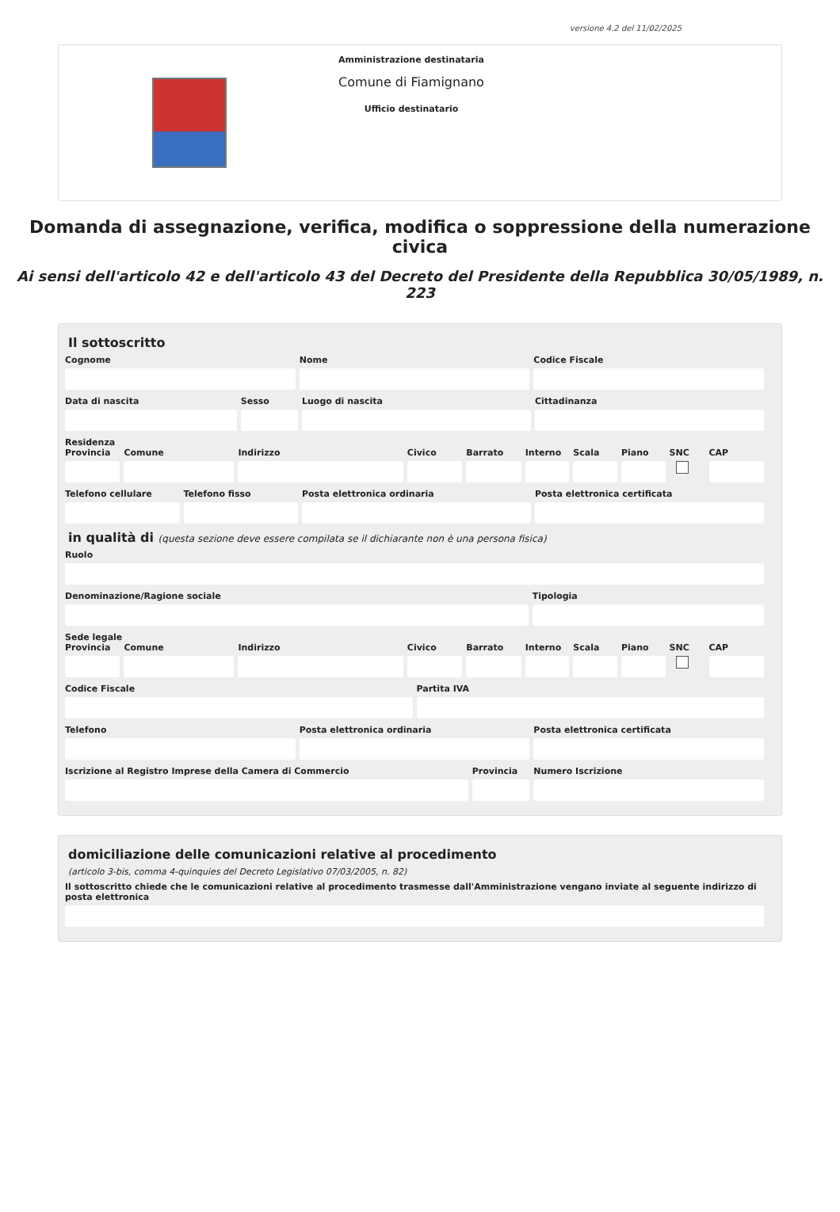versione 4.2 del 11/02/2025
Amministrazione destinataria
Comune di Fiamignano
Ufficio destinatario
Domanda di assegnazione, verifica, modifica o soppressione della numerazione civica
Ai sensi dell'articolo 42 e dell'articolo 43 del Decreto del Presidente della Repubblica 30/05/1989, n. 223
Il sottoscritto
Cognome Nome Codice Fiscale
Data di nascita Sesso Luogo di nascita Cittadinanza
Residenza
Provincia Comune Indirizzo Civico Barrato Interno Scala Piano SNC CAP
Telefono cellulare Telefono fisso Posta elettronica ordinaria Posta elettronica certificata
in qualità di (questa sezione deve essere compilata se il dichiarante non è una persona fisica)
Ruolo
Denominazione/Ragione sociale Tipologia
Sede legale
Provincia Comune Indirizzo Civico Barrato Interno Scala Piano SNC CAP
Codice Fiscale Partita IVA
Telefono Posta elettronica ordinaria Posta elettronica certificata
Iscrizione al Registro Imprese della Camera di Commercio
Provincia Numero Iscrizione
domiciliazione delle comunicazioni relative al procedimento
(articolo 3-bis, comma 4-quinquies del Decreto Legislativo 07/03/2005, n. 82)
Il sottoscritto chiede che le comunicazioni relative al procedimento trasmesse dall'Amministrazione vengano inviate al seguente indirizzo di posta elettronica